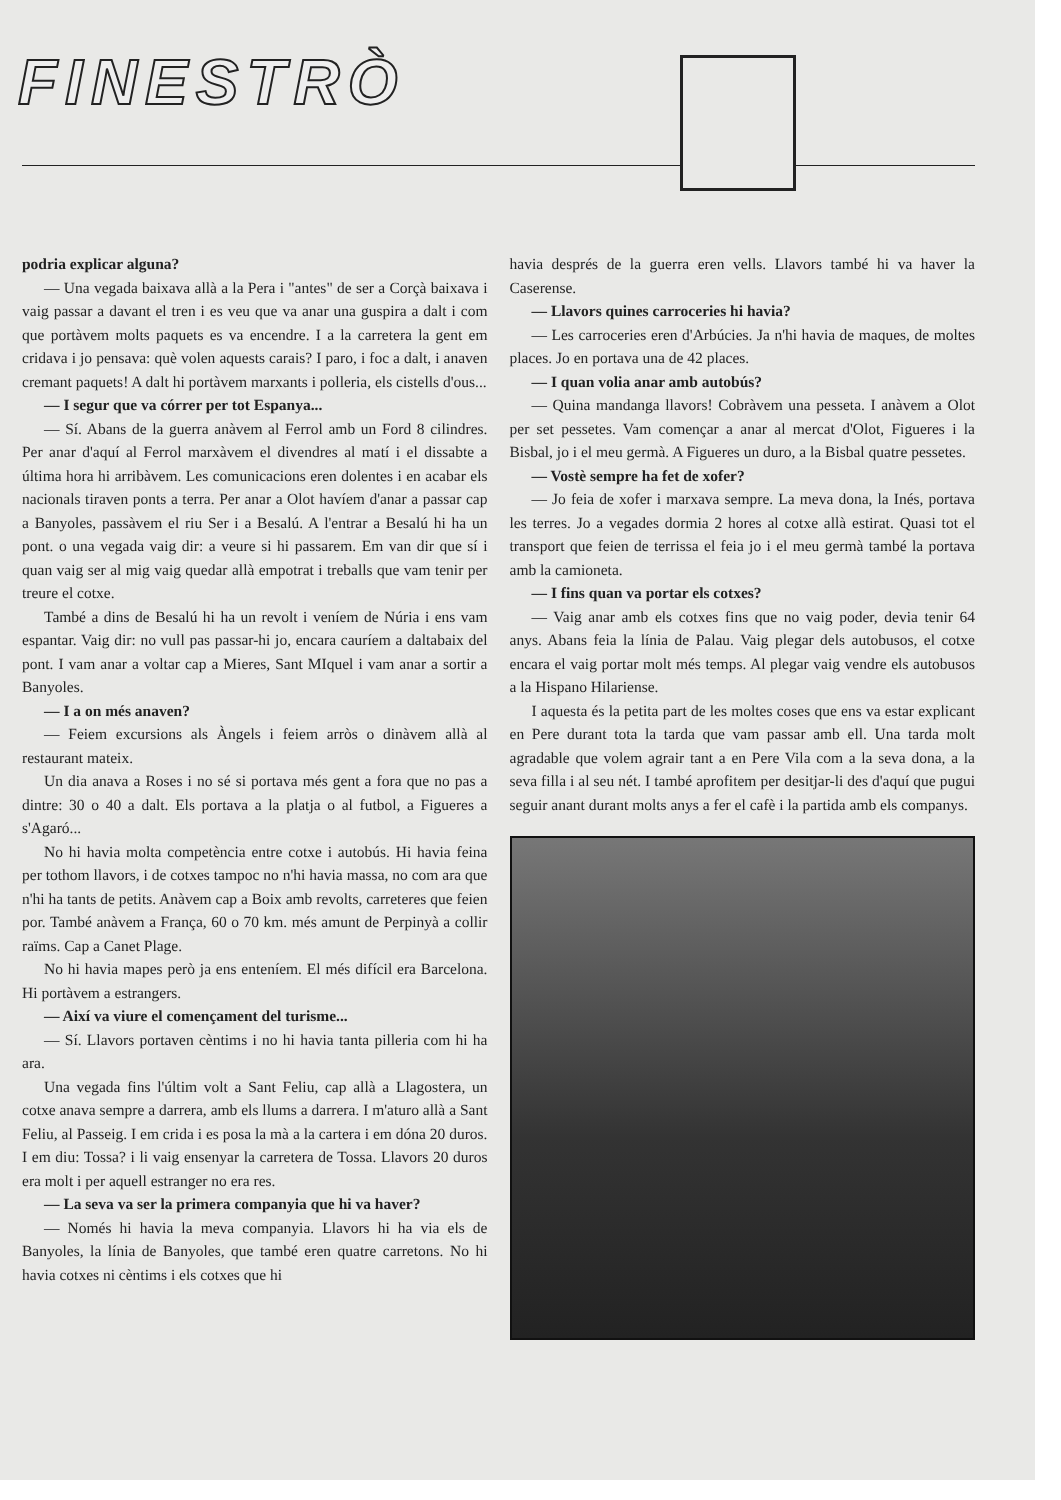FINESTRÒ
podria explicar alguna?
— Una vegada baixava allà a la Pera i "antes" de ser a Corçà baixava i vaig passar a davant el tren i es veu que va anar una guspira a dalt i com que portàvem molts paquets es va encendre. I a la carretera la gent em cridava i jo pensava: què volen aquests carais? I paro, i foc a dalt, i anaven cremant paquets! A dalt hi portàvem marxants i polleria, els cistells d'ous...
— I segur que va córrer per tot Espanya...
— Sí. Abans de la guerra anàvem al Ferrol amb un Ford 8 cilindres. Per anar d'aquí al Ferrol marxàvem el divendres al matí i el dissabte a última hora hi arribàvem. Les comunicacions eren dolentes i en acabar els nacionals tiraven ponts a terra. Per anar a Olot havíem d'anar a passar cap a Banyoles, passàvem el riu Ser i a Besalú. A l'entrar a Besalú hi ha un pont. o una vegada vaig dir: a veure si hi passarem. Em van dir que sí i quan vaig ser al mig vaig quedar allà empotrat i treballs que vam tenir per treure el cotxe.
També a dins de Besalú hi ha un revolt i veníem de Núria i ens vam espantar. Vaig dir: no vull pas passar-hi jo, encara cauríem a daltabaix del pont. I vam anar a voltar cap a Mieres, Sant MIquel i vam anar a sortir a Banyoles.
— I a on més anaven?
— Feiem excursions als Àngels i feiem arròs o dinàvem allà al restaurant mateix.
Un dia anava a Roses i no sé si portava més gent a fora que no pas a dintre: 30 o 40 a dalt. Els portava a la platja o al futbol, a Figueres a s'Agaró...
No hi havia molta competència entre cotxe i autobús. Hi havia feina per tothom llavors, i de cotxes tampoc no n'hi havia massa, no com ara que n'hi ha tants de petits. Anàvem cap a Boix amb revolts, carreteres que feien por. També anàvem a França, 60 o 70 km. més amunt de Perpinyà a collir raïms. Cap a Canet Plage.
No hi havia mapes però ja ens enteníem. El més difícil era Barcelona. Hi portàvem a estrangers.
— Així va viure el començament del turisme...
— Sí. Llavors portaven cèntims i no hi havia tanta pilleria com hi ha ara.
Una vegada fins l'últim volt a Sant Feliu, cap allà a Llagostera, un cotxe anava sempre a darrera, amb els llums a darrera. I m'aturo allà a Sant Feliu, al Passeig. I em crida i es posa la mà a la cartera i em dóna 20 duros. I em diu: Tossa? i li vaig ensenyar la carretera de Tossa. Llavors 20 duros era molt i per aquell estranger no era res.
— La seva va ser la primera companyia que hi va haver?
— Només hi havia la meva companyia. Llavors hi ha via els de Banyoles, la línia de Banyoles, que també eren quatre carretons. No hi havia cotxes ni cèntims i els cotxes que hi
havia després de la guerra eren vells. Llavors també hi va haver la Caserense.
— Llavors quines carroceries hi havia?
— Les carroceries eren d'Arbúcies. Ja n'hi havia de maques, de moltes places. Jo en portava una de 42 places.
— I quan volia anar amb autobús?
— Quina mandanga llavors! Cobràvem una pesseta. I anàvem a Olot per set pessetes. Vam començar a anar al mercat d'Olot, Figueres i la Bisbal, jo i el meu germà. A Figueres un duro, a la Bisbal quatre pessetes.
— Vostè sempre ha fet de xofer?
— Jo feia de xofer i marxava sempre. La meva dona, la Inés, portava les terres. Jo a vegades dormia 2 hores al cotxe allà estirat. Quasi tot el transport que feien de terrissa el feia jo i el meu germà també la portava amb la camioneta.
— I fins quan va portar els cotxes?
— Vaig anar amb els cotxes fins que no vaig poder, devia tenir 64 anys. Abans feia la línia de Palau. Vaig plegar dels autobusos, el cotxe encara el vaig portar molt més temps. Al plegar vaig vendre els autobusos a la Hispano Hilariense.
I aquesta és la petita part de les moltes coses que ens va estar explicant en Pere durant tota la tarda que vam passar amb ell. Una tarda molt agradable que volem agrair tant a en Pere Vila com a la seva dona, a la seva filla i al seu nét. I també aprofitem per desitjar-li des d'aquí que pugui seguir anant durant molts anys a fer el cafè i la partida amb els companys.